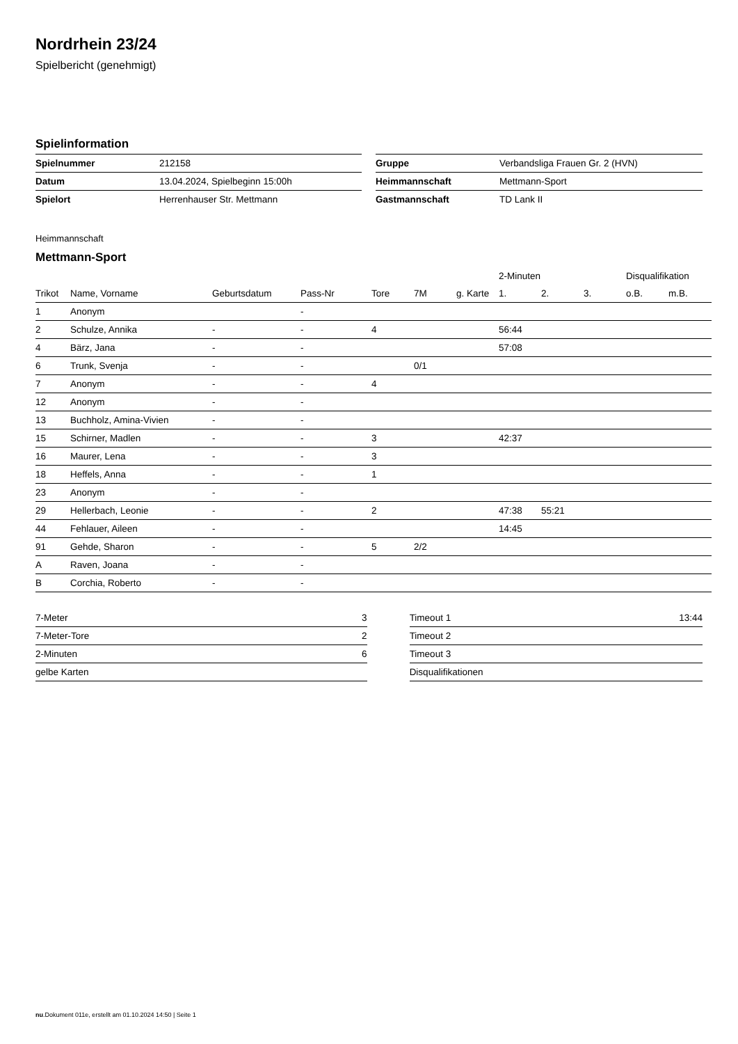Nordrhein 23/24
Spielbericht (genehmigt)
Spielinformation
| Spielnummer | 212158 |
| Datum | 13.04.2024, Spielbeginn 15:00h |
| Spielort | Herrenhauser Str. Mettmann |
| Gruppe | Verbandsliga Frauen Gr. 2 (HVN) |
| Heimmannschaft | Mettmann-Sport |
| Gastmannschaft | TD Lank II |
Heimmannschaft
Mettmann-Sport
| | | | | | | | 2-Minuten | | | Disqualifikation | |
| --- | --- | --- | --- | --- | --- | --- | --- | --- | --- | --- | --- |
| Trikot | Name, Vorname | Geburtsdatum | Pass-Nr | Tore | 7M | g. Karte | 1. | 2. | 3. | o.B. | m.B. |
| 1 | Anonym | | - | | | | | | | | |
| 2 | Schulze, Annika | - | - | 4 | | | 56:44 | | | | |
| 4 | Bärz, Jana | - | - | | | | 57:08 | | | | |
| 6 | Trunk, Svenja | - | - | | 0/1 | | | | | | |
| 7 | Anonym | - | - | 4 | | | | | | | |
| 12 | Anonym | - | - | | | | | | | | |
| 13 | Buchholz, Amina-Vivien | - | - | | | | | | | | |
| 15 | Schirner, Madlen | - | - | 3 | | | 42:37 | | | | |
| 16 | Maurer, Lena | - | - | 3 | | | | | | | |
| 18 | Heffels, Anna | - | - | 1 | | | | | | | |
| 23 | Anonym | - | - | | | | | | | | |
| 29 | Hellerbach, Leonie | - | - | 2 | | | 47:38 | 55:21 | | | |
| 44 | Fehlauer, Aileen | - | - | | | | 14:45 | | | | |
| 91 | Gehde, Sharon | - | - | 5 | 2/2 | | | | | | |
| A | Raven, Joana | - | - | | | | | | | | |
| B | Corchia, Roberto | - | - | | | | | | | | |
| 7-Meter | 3 |
| 7-Meter-Tore | 2 |
| 2-Minuten | 6 |
| gelbe Karten | |
| Timeout 1 | 13:44 |
| Timeout 2 | |
| Timeout 3 | |
| Disqualifikationen | |
nu.Dokument 011e, erstellt am 01.10.2024 14:50 | Seite 1